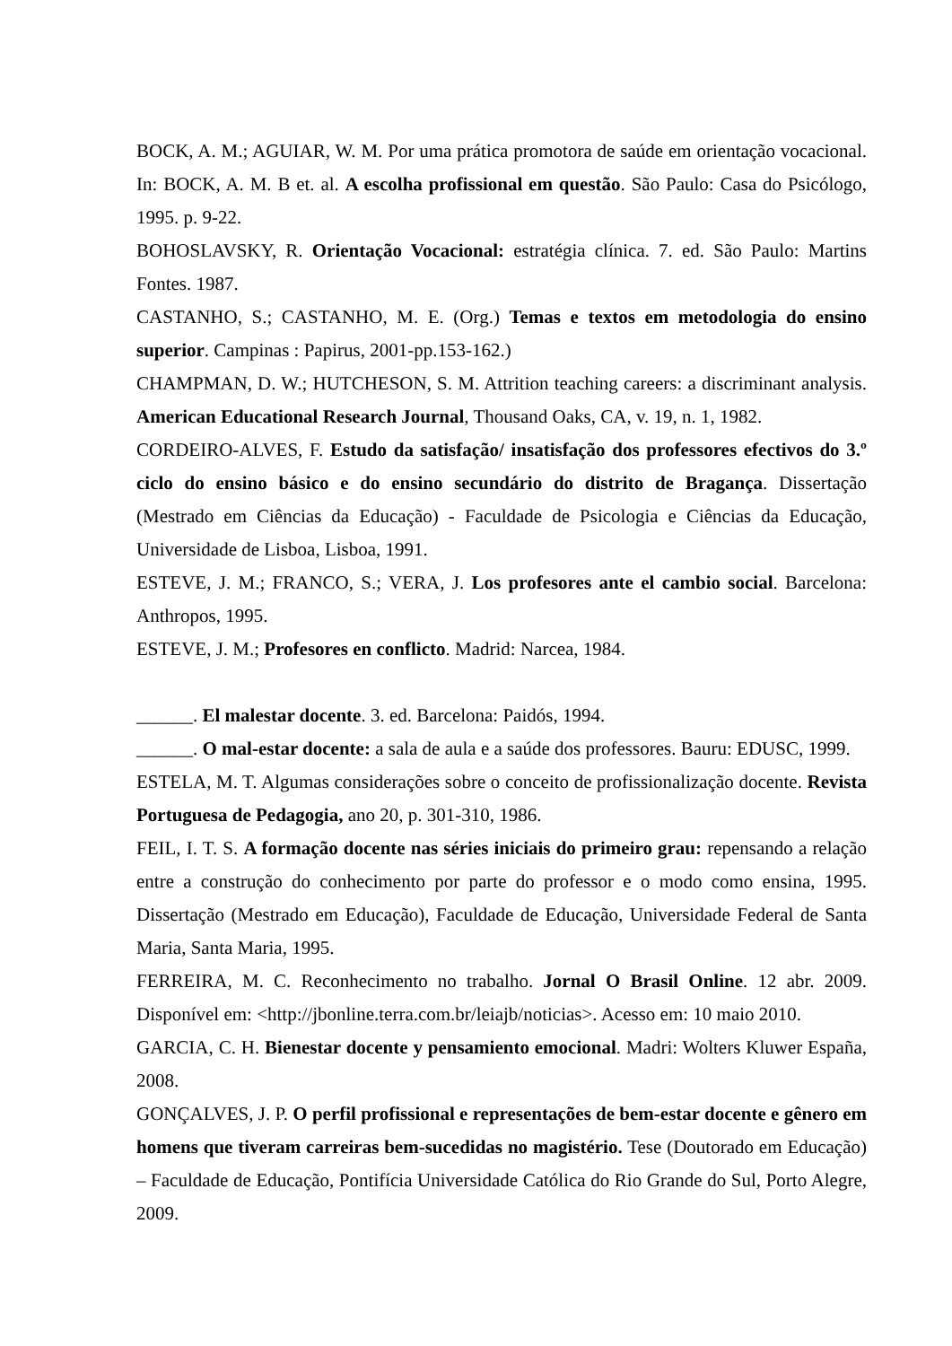BOCK, A. M.; AGUIAR, W. M. Por uma prática promotora de saúde em orientação vocacional. In: BOCK, A. M. B et. al. A escolha profissional em questão. São Paulo: Casa do Psicólogo, 1995. p. 9-22.
BOHOSLAVSKY, R. Orientação Vocacional: estratégia clínica. 7. ed. São Paulo: Martins Fontes. 1987.
CASTANHO, S.; CASTANHO, M. E. (Org.) Temas e textos em metodologia do ensino superior. Campinas : Papirus, 2001-pp.153-162.)
CHAMPMAN, D. W.; HUTCHESON, S. M. Attrition teaching careers: a discriminant analysis. American Educational Research Journal, Thousand Oaks, CA, v. 19, n. 1, 1982.
CORDEIRO-ALVES, F. Estudo da satisfação/ insatisfação dos professores efectivos do 3.º ciclo do ensino básico e do ensino secundário do distrito de Bragança. Dissertação (Mestrado em Ciências da Educação) - Faculdade de Psicologia e Ciências da Educação, Universidade de Lisboa, Lisboa, 1991.
ESTEVE, J. M.; FRANCO, S.; VERA, J. Los profesores ante el cambio social. Barcelona: Anthropos, 1995.
ESTEVE, J. M.; Profesores en conflicto. Madrid: Narcea, 1984.
______. El malestar docente. 3. ed. Barcelona: Paidós, 1994.
______. O mal-estar docente: a sala de aula e a saúde dos professores. Bauru: EDUSC, 1999.
ESTELA, M. T. Algumas considerações sobre o conceito de profissionalização docente. Revista Portuguesa de Pedagogia, ano 20, p. 301-310, 1986.
FEIL, I. T. S. A formação docente nas séries iniciais do primeiro grau: repensando a relação entre a construção do conhecimento por parte do professor e o modo como ensina, 1995. Dissertação (Mestrado em Educação), Faculdade de Educação, Universidade Federal de Santa Maria, Santa Maria, 1995.
FERREIRA, M. C. Reconhecimento no trabalho. Jornal O Brasil Online. 12 abr. 2009. Disponível em: <http://jbonline.terra.com.br/leiajb/noticias>. Acesso em: 10 maio 2010.
GARCIA, C. H. Bienestar docente y pensamiento emocional. Madri: Wolters Kluwer España, 2008.
GONÇALVES, J. P. O perfil profissional e representações de bem-estar docente e gênero em homens que tiveram carreiras bem-sucedidas no magistério. Tese (Doutorado em Educação) – Faculdade de Educação, Pontifícia Universidade Católica do Rio Grande do Sul, Porto Alegre, 2009.